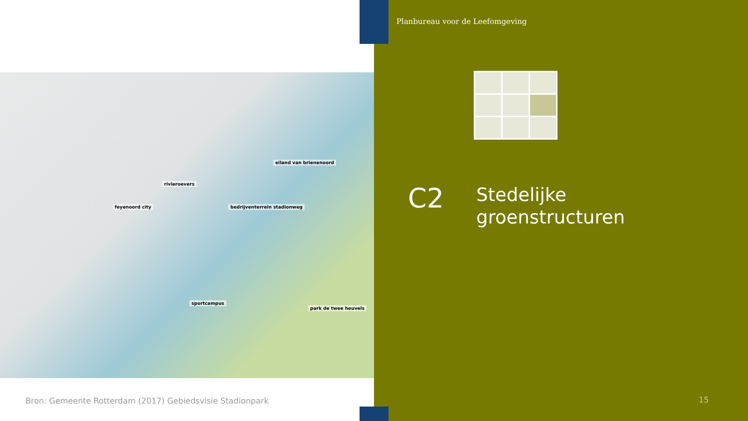Planbureau voor de Leefomgeving
eiland van brienenoord
rivieroevers
feyenoord city bedrijventerrein stadionweg
sportcampus
park de twee heuvels
C2
Stedelijke
groenstructuren
Bron: Gemeente Rotterdam (2017) Gebiedsvisie Stadionpark
15